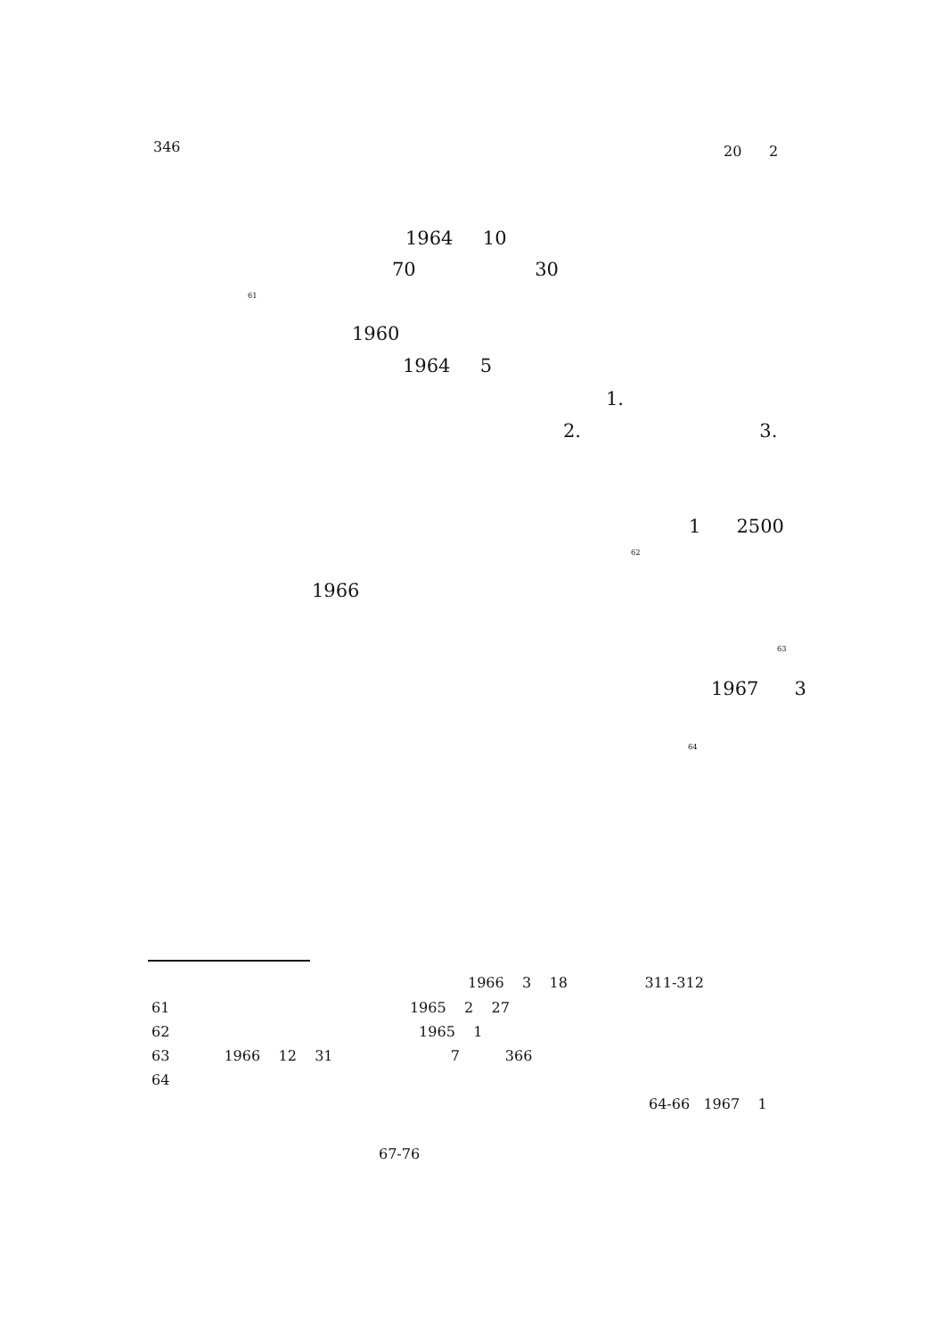346
20 2
1964 10
70 30
<sup>61</sup>
1960
1964 5
1.
2. 3.
1 2500
<sup>62</sup>
1966
<sup>63</sup>
1967 3
<sup>64</sup>
1966 3 18 311-312
61 1965 2 27
62 1965 1
63 1966 12 31 7 366
64
64-66 1967 1
67-76